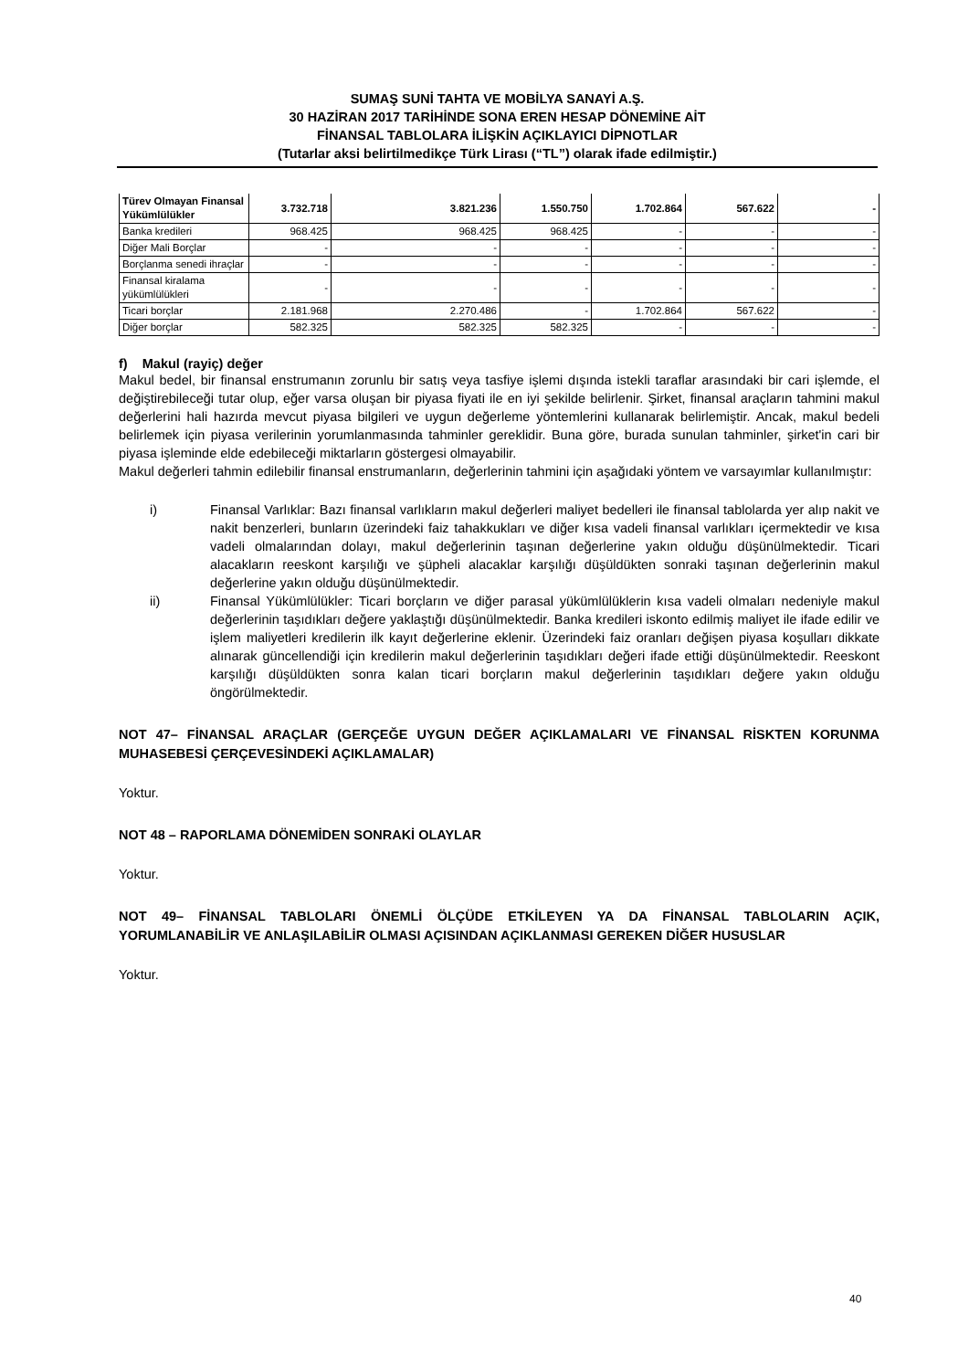SUMAŞ SUNİ TAHTA VE MOBİLYA SANAYİ A.Ş.
30 HAZİRAN 2017 TARİHİNDE SONA EREN HESAP DÖNEMİNE AİT
FİNANSAL TABLOLARA İLİŞKİN AÇIKLAYICI DİPNOTLAR
(Tutarlar aksi belirtilmedikçe Türk Lirası (“TL”) olarak ifade edilmiştir.)
| Türev Olmayan Finansal Yükümlülükler | 3.732.718 | 3.821.236 | 1.550.750 | 1.702.864 | 567.622 | - |
| Banka kredileri | 968.425 | 968.425 | 968.425 | - | - | - |
| Diğer Mali Borçlar | - | - | - | - | - | - |
| Borçlanma senedi ihraçlar | - | - | - | - | - | - |
| Finansal kiralama yükümlülükleri | - | - | - | - | - | - |
| Ticari borçlar | 2.181.968 | 2.270.486 | - | 1.702.864 | 567.622 | - |
| Diğer borçlar | 582.325 | 582.325 | 582.325 | - | - | - |
f) Makul (rayiç) değer
Makul bedel, bir finansal enstrumanın zorunlu bir satış veya tasfiye işlemi dışında istekli taraflar arasındaki bir cari işlemde, el değiştirebileceği tutar olup, eğer varsa oluşan bir piyasa fiyati ile en iyi şekilde belirlenir. Şirket, finansal araçların tahmini makul değerlerini hali hazırda mevcut piyasa bilgileri ve uygun değerleme yöntemlerini kullanarak belirlemiştir. Ancak, makul bedeli belirlemek için piyasa verilerinin yorumlanmasında tahminler gereklidir. Buna göre, burada sunulan tahminler, şirket'in cari bir piyasa işleminde elde edebileceği miktarların göstergesi olmayabilir.
Makul değerleri tahmin edilebilir finansal enstrumanların, değerlerinin tahmini için aşağıdaki yöntem ve varsayımlar kullanılmıştır:
i) Finansal Varlıklar: Bazı finansal varlıkların makul değerleri maliyet bedelleri ile finansal tablolarda yer alıp nakit ve nakit benzerleri, bunların üzerindeki faiz tahakkukları ve diğer kısa vadeli finansal varlıkları içermektedir ve kısa vadeli olmalarından dolayı, makul değerlerinin taşınan değerlerine yakın olduğu düşünülmektedir. Ticari alacakların reeskont karşılığı ve şüpheli alacaklar karşılığı düşüldükten sonraki taşınan değerlerinin makul değerlerine yakın olduğu düşünülmektedir.
ii) Finansal Yükümlülükler: Ticari borçların ve diğer parasal yükümlülüklerin kısa vadeli olmaları nedeniyle makul değerlerinin taşıdıkları değere yaklaştığı düşünülmektedir. Banka kredileri iskonto edilmiş maliyet ile ifade edilir ve işlem maliyetleri kredilerin ilk kayıt değerlerine eklenir. Üzerindeki faiz oranları değişen piyasa koşulları dikkate alınarak güncellendiği için kredilerin makul değerlerinin taşıdıkları değeri ifade ettiği düşünülmektedir. Reeskont karşılığı düşüldükten sonra kalan ticari borçların makul değerlerinin taşıdıkları değere yakın olduğu öngörülmektedir.
NOT 47– FİNANSAL ARAÇLAR (GERÇEĞE UYGUN DEĞER AÇIKLAMALARI VE FİNANSAL RİSKTEN KORUNMA MUHASEBESİ ÇERÇEVESİNDEKİ AÇIKLAMALAR)
Yoktur.
NOT 48 – RAPORLAMA DÖNEMİDEN SONRAKİ OLAYLAR
Yoktur.
NOT 49– FİNANSAL TABLOLARI ÖNEMLİ ÖLÇÜDE ETKİLEYEN YA DA FİNANSAL TABLOLARIN AÇIK, YORUMLANABİLİR VE ANLAŞILABİLİR OLMASI AÇISINDAN AÇIKLANMASI GEREKEN DİĞER HUSUSLAR
Yoktur.
40